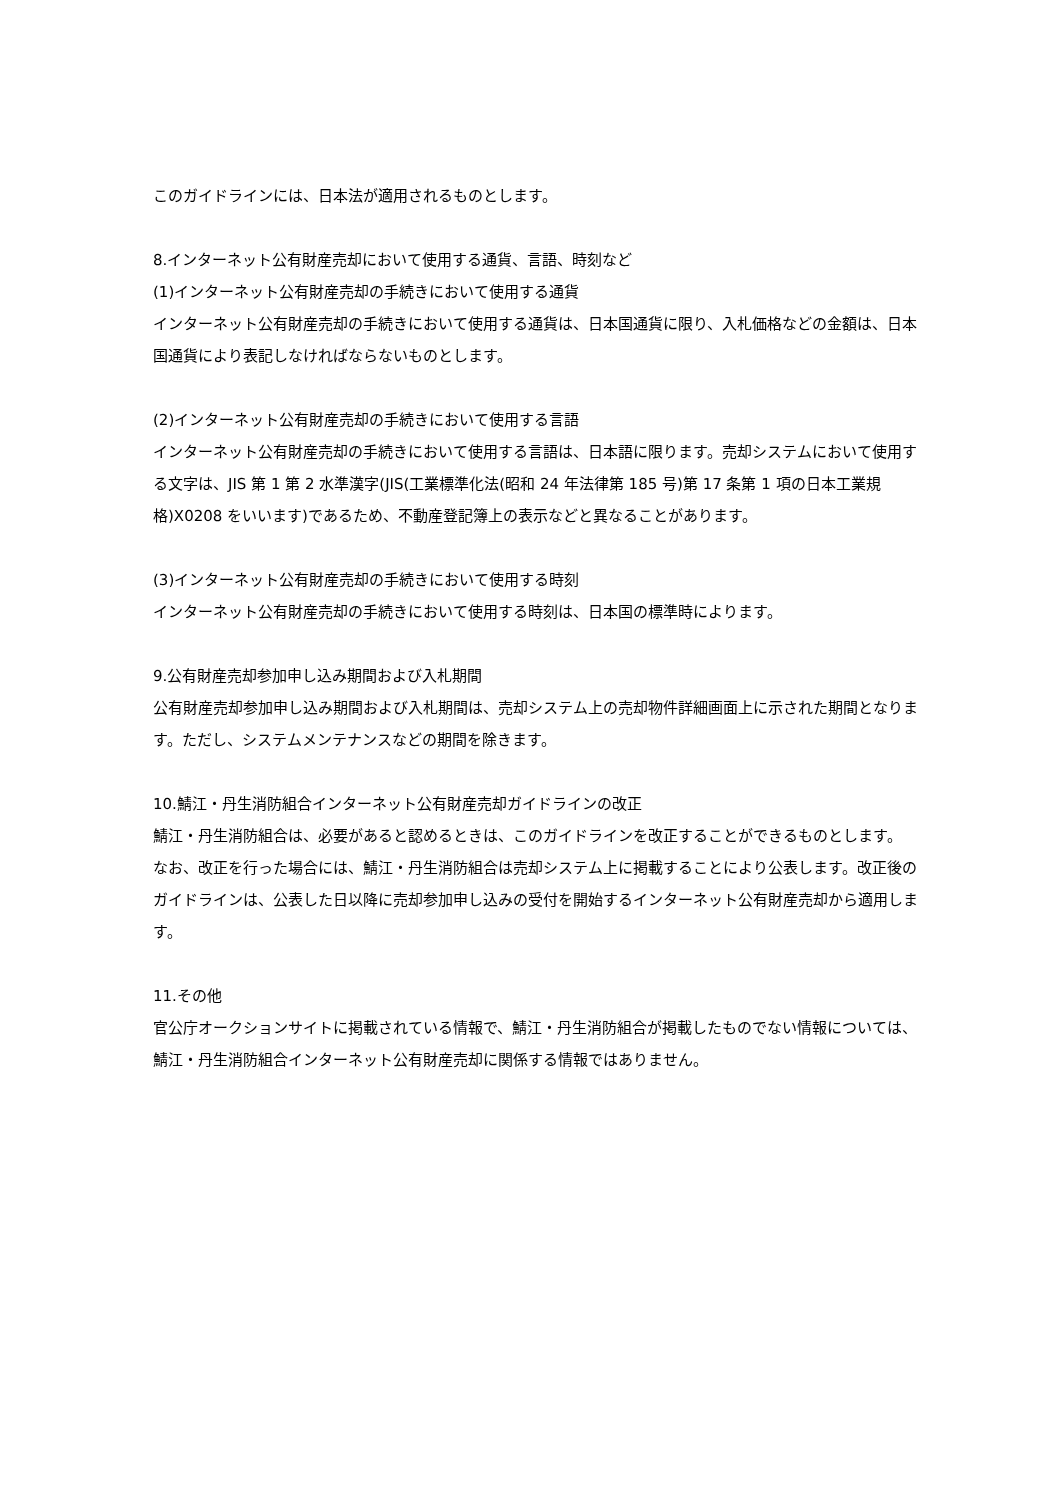このガイドラインには、日本法が適用されるものとします。
8.インターネット公有財産売却において使用する通貨、言語、時刻など
(1)インターネット公有財産売却の手続きにおいて使用する通貨
インターネット公有財産売却の手続きにおいて使用する通貨は、日本国通貨に限り、入札価格などの金額は、日本国通貨により表記しなければならないものとします。
(2)インターネット公有財産売却の手続きにおいて使用する言語
インターネット公有財産売却の手続きにおいて使用する言語は、日本語に限ります。売却システムにおいて使用する文字は、JIS 第 1 第 2 水準漢字(JIS(工業標準化法(昭和 24 年法律第 185 号)第 17 条第 1 項の日本工業規格)X0208 をいいます)であるため、不動産登記簿上の表示などと異なることがあります。
(3)インターネット公有財産売却の手続きにおいて使用する時刻
インターネット公有財産売却の手続きにおいて使用する時刻は、日本国の標準時によります。
9.公有財産売却参加申し込み期間および入札期間
公有財産売却参加申し込み期間および入札期間は、売却システム上の売却物件詳細画面上に示された期間となります。ただし、システムメンテナンスなどの期間を除きます。
10.鯖江・丹生消防組合インターネット公有財産売却ガイドラインの改正
鯖江・丹生消防組合は、必要があると認めるときは、このガイドラインを改正することができるものとします。
なお、改正を行った場合には、鯖江・丹生消防組合は売却システム上に掲載することにより公表します。改正後のガイドラインは、公表した日以降に売却参加申し込みの受付を開始するインターネット公有財産売却から適用します。
11.その他
官公庁オークションサイトに掲載されている情報で、鯖江・丹生消防組合が掲載したものでない情報については、鯖江・丹生消防組合インターネット公有財産売却に関係する情報ではありません。